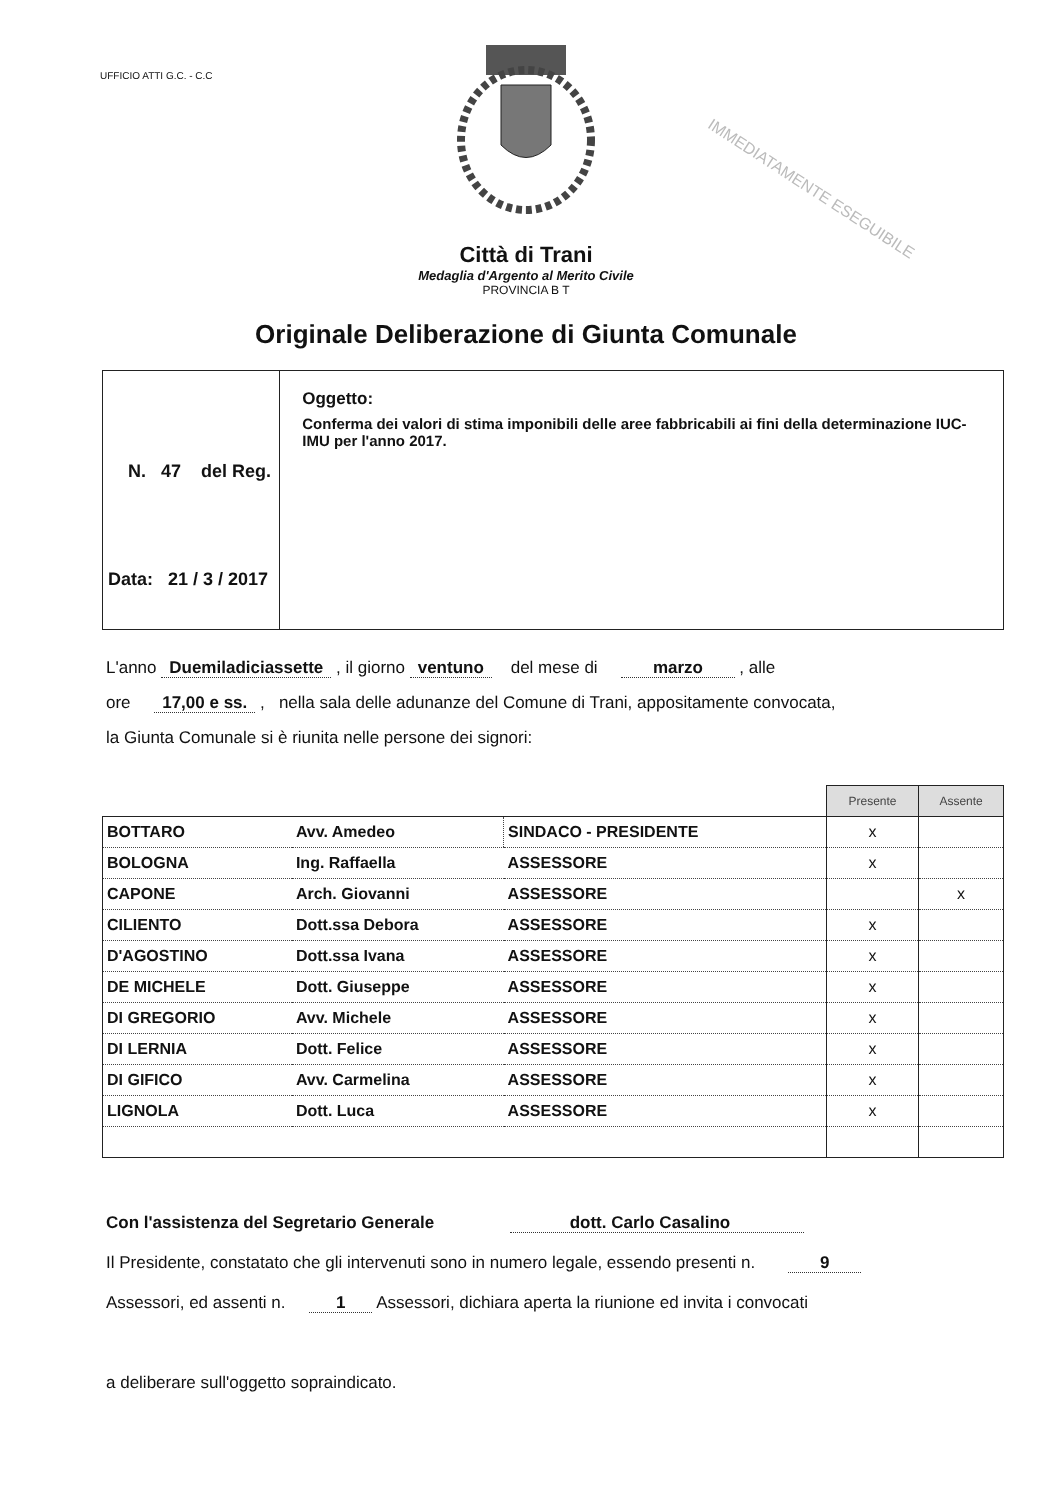UFFICIO ATTI G.C. - C.C
IMMEDIATAMENTE ESEGUIBILE
Città di Trani
Medaglia d'Argento al Merito Civile
PROVINCIA B T
Originale Deliberazione di Giunta Comunale
N. 47 del Reg.
Data: 21 / 3 / 2017
Oggetto:
Conferma dei valori di stima imponibili delle aree fabbricabili ai fini della determinazione IUC-IMU per l'anno 2017.
L'anno Duemiladiciassette , il giorno ventuno del mese di marzo , alle
ore 17,00 e ss. , nella sala delle adunanze del Comune di Trani, appositamente convocata,
la Giunta Comunale si è riunita nelle persone dei signori:
| | | | Presente | Assente |
| BOTTARO | Avv. Amedeo | SINDACO - PRESIDENTE | x | |
| BOLOGNA | Ing. Raffaella | ASSESSORE | x | |
| CAPONE | Arch. Giovanni | ASSESSORE | | x |
| CILIENTO | Dott.ssa Debora | ASSESSORE | x | |
| D'AGOSTINO | Dott.ssa Ivana | ASSESSORE | x | |
| DE MICHELE | Dott. Giuseppe | ASSESSORE | x | |
| DI GREGORIO | Avv. Michele | ASSESSORE | x | |
| DI LERNIA | Dott. Felice | ASSESSORE | x | |
| DI GIFICO | Avv. Carmelina | ASSESSORE | x | |
| LIGNOLA | Dott. Luca | ASSESSORE | x | |
Con l'assistenza del Segretario Generale dott. Carlo Casalino
Il Presidente, constatato che gli intervenuti sono in numero legale, essendo presenti n. 9
Assessori, ed assenti n. 1 Assessori, dichiara aperta la riunione ed invita i convocati
a deliberare sull'oggetto sopraindicato.